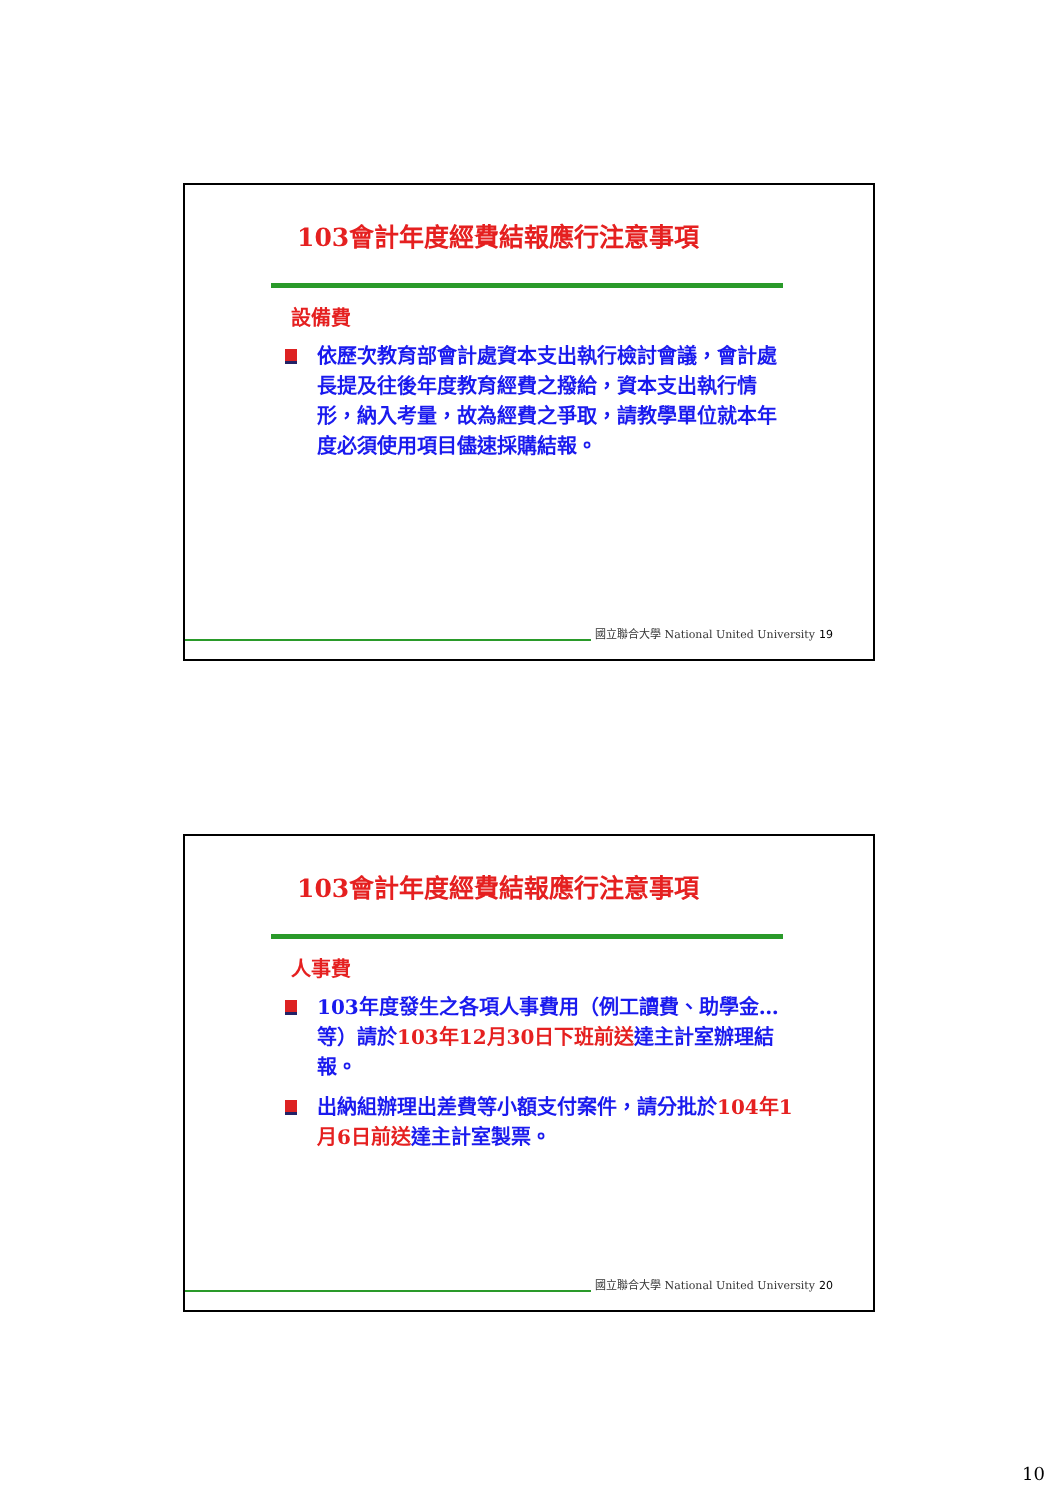103會計年度經費結報應行注意事項
設備費
依歷次教育部會計處資本支出執行檢討會議，會計處長提及往後年度教育經費之撥給，資本支出執行情形，納入考量，故為經費之爭取，請教學單位就本年度必須使用項目儘速採購結報。
國立聯合大學 National United University 19
103會計年度經費結報應行注意事項
人事費
103年度發生之各項人事費用（例工讀費、助學金…等）請於103年12月30日下班前送達主計室辦理結報。
出納組辦理出差費等小額支付案件，請分批於104年1月6日前送達主計室製票。
國立聯合大學 National United University 20
10